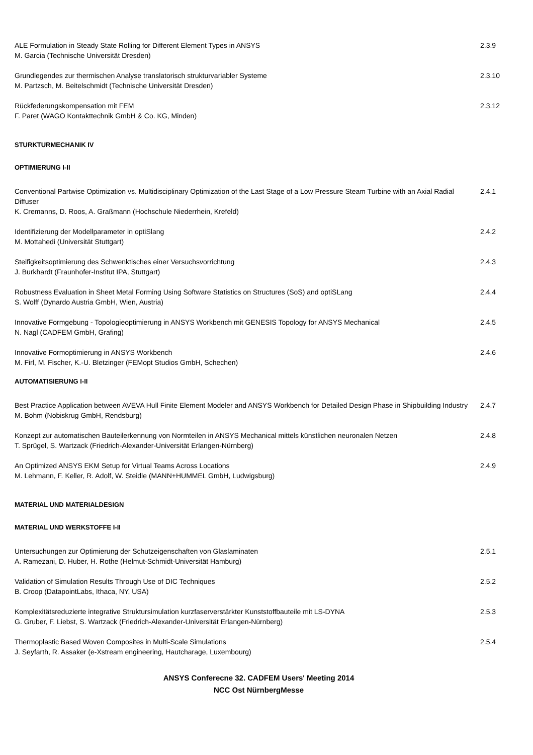ALE Formulation in Steady State Rolling for Different Element Types in ANSYS
M. Garcia (Technische Universität Dresden)
2.3.9
Grundlegendes zur thermischen Analyse translatorisch strukturvariabler Systeme
M. Partzsch, M. Beitelschmidt (Technische Universität Dresden)
2.3.10
Rückfederungskompensation mit FEM
F. Paret (WAGO Kontakttechnik GmbH & Co. KG, Minden)
2.3.12
STURKTURMECHANIK IV
OPTIMIERUNG I-II
Conventional Partwise Optimization vs. Multidisciplinary Optimization of the Last Stage of a Low Pressure Steam Turbine with an Axial Radial Diffuser
K. Cremanns, D. Roos, A. Graßmann (Hochschule Niederrhein, Krefeld)
2.4.1
Identifizierung der Modellparameter in optiSlang
M. Mottahedi (Universität Stuttgart)
2.4.2
Steifigkeitsoptimierung des Schwenktisches einer Versuchsvorrichtung
J. Burkhardt (Fraunhofer-Institut IPA, Stuttgart)
2.4.3
Robustness Evaluation in Sheet Metal Forming Using Software Statistics on Structures (SoS) and optiSLang
S. Wolff (Dynardo Austria GmbH, Wien, Austria)
2.4.4
Innovative Formgebung - Topologieoptimierung in ANSYS Workbench mit GENESIS Topology for ANSYS Mechanical
N. Nagl (CADFEM GmbH, Grafing)
2.4.5
Innovative Formoptimierung in ANSYS Workbench
M. Firl, M. Fischer, K.-U. Bletzinger (FEMopt Studios GmbH, Schechen)
2.4.6
AUTOMATISIERUNG I-II
Best Practice Application between AVEVA Hull Finite Element Modeler and ANSYS Workbench for Detailed Design Phase in Shipbuilding Industry
M. Bohm (Nobiskrug GmbH, Rendsburg)
2.4.7
Konzept zur automatischen Bauteilerkennung von Normteilen in ANSYS Mechanical mittels künstlichen neuronalen Netzen
T. Sprügel, S. Wartzack (Friedrich-Alexander-Universität Erlangen-Nürnberg)
2.4.8
An Optimized ANSYS EKM Setup for Virtual Teams Across Locations
M. Lehmann, F. Keller, R. Adolf, W. Steidle (MANN+HUMMEL GmbH, Ludwigsburg)
2.4.9
MATERIAL UND MATERIALDESIGN
MATERIAL UND WERKSTOFFE I-II
Untersuchungen zur Optimierung der Schutzeigenschaften von Glaslaminaten
A. Ramezani, D. Huber, H. Rothe (Helmut-Schmidt-Universität Hamburg)
2.5.1
Validation of Simulation Results Through Use of DIC Techniques
B. Croop (DatapointLabs, Ithaca, NY, USA)
2.5.2
Komplexitätsreduzierte integrative Struktursimulation kurzfaserverstärkter Kunststoffbauteile mit LS-DYNA
G. Gruber, F. Liebst, S. Wartzack (Friedrich-Alexander-Universität Erlangen-Nürnberg)
2.5.3
Thermoplastic Based Woven Composites in Multi-Scale Simulations
J. Seyfarth, R. Assaker (e-Xstream engineering, Hautcharage, Luxembourg)
2.5.4
ANSYS Conferecne 32. CADFEM Users' Meeting 2014
NCC Ost NürnbergMesse